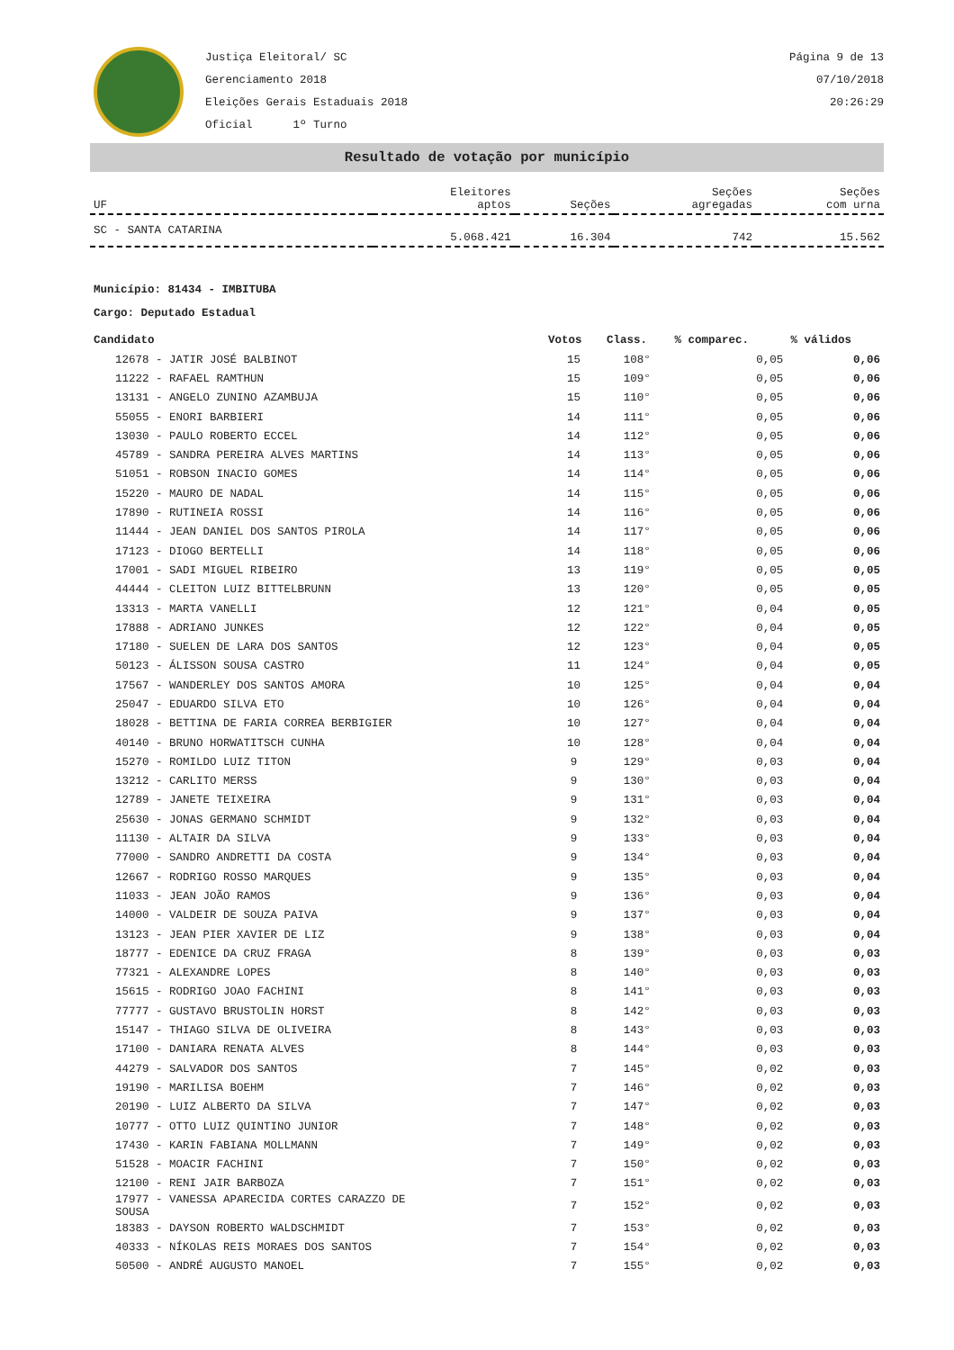Justiça Eleitoral/ SC
Gerenciamento 2018
Eleições Gerais Estaduais 2018
Oficial 1º Turno
Página 9 de 13
07/10/2018
20:26:29
Resultado de votação por município
| UF | Eleitores aptos | Seções | Seções agregadas | Seções com urna |
| --- | --- | --- | --- | --- |
| SC - SANTA CATARINA | 5.068.421 | 16.304 | 742 | 15.562 |
Município: 81434 - IMBITUBA
Cargo: Deputado Estadual
| Candidato | Votos | Class. | % comparec. | % válidos |
| --- | --- | --- | --- | --- |
| 12678 - JATIR JOSÉ BALBINOT | 15 | 108° | 0,05 | 0,06 |
| 11222 - RAFAEL RAMTHUN | 15 | 109° | 0,05 | 0,06 |
| 13131 - ANGELO ZUNINO AZAMBUJA | 15 | 110° | 0,05 | 0,06 |
| 55055 - ENORI BARBIERI | 14 | 111° | 0,05 | 0,06 |
| 13030 - PAULO ROBERTO ECCEL | 14 | 112° | 0,05 | 0,06 |
| 45789 - SANDRA PEREIRA ALVES MARTINS | 14 | 113° | 0,05 | 0,06 |
| 51051 - ROBSON INACIO GOMES | 14 | 114° | 0,05 | 0,06 |
| 15220 - MAURO DE NADAL | 14 | 115° | 0,05 | 0,06 |
| 17890 - RUTINEIA ROSSI | 14 | 116° | 0,05 | 0,06 |
| 11444 - JEAN DANIEL DOS SANTOS PIROLA | 14 | 117° | 0,05 | 0,06 |
| 17123 - DIOGO BERTELLI | 14 | 118° | 0,05 | 0,06 |
| 17001 - SADI MIGUEL RIBEIRO | 13 | 119° | 0,05 | 0,05 |
| 44444 - CLEITON LUIZ BITTELBRUNN | 13 | 120° | 0,05 | 0,05 |
| 13313 - MARTA VANELLI | 12 | 121° | 0,04 | 0,05 |
| 17888 - ADRIANO JUNKES | 12 | 122° | 0,04 | 0,05 |
| 17180 - SUELEN DE LARA DOS SANTOS | 12 | 123° | 0,04 | 0,05 |
| 50123 - ÁLISSON SOUSA CASTRO | 11 | 124° | 0,04 | 0,05 |
| 17567 - WANDERLEY DOS SANTOS AMORA | 10 | 125° | 0,04 | 0,04 |
| 25047 - EDUARDO SILVA ETO | 10 | 126° | 0,04 | 0,04 |
| 18028 - BETTINA DE FARIA CORREA BERBIGIER | 10 | 127° | 0,04 | 0,04 |
| 40140 - BRUNO HORWATITSCH CUNHA | 10 | 128° | 0,04 | 0,04 |
| 15270 - ROMILDO LUIZ TITON | 9 | 129° | 0,03 | 0,04 |
| 13212 - CARLITO MERSS | 9 | 130° | 0,03 | 0,04 |
| 12789 - JANETE TEIXEIRA | 9 | 131° | 0,03 | 0,04 |
| 25630 - JONAS GERMANO SCHMIDT | 9 | 132° | 0,03 | 0,04 |
| 11130 - ALTAIR DA SILVA | 9 | 133° | 0,03 | 0,04 |
| 77000 - SANDRO ANDRETTI DA COSTA | 9 | 134° | 0,03 | 0,04 |
| 12667 - RODRIGO ROSSO MARQUES | 9 | 135° | 0,03 | 0,04 |
| 11033 - JEAN JOÃO RAMOS | 9 | 136° | 0,03 | 0,04 |
| 14000 - VALDEIR DE SOUZA PAIVA | 9 | 137° | 0,03 | 0,04 |
| 13123 - JEAN PIER XAVIER DE LIZ | 9 | 138° | 0,03 | 0,04 |
| 18777 - EDENICE DA CRUZ FRAGA | 8 | 139° | 0,03 | 0,03 |
| 77321 - ALEXANDRE LOPES | 8 | 140° | 0,03 | 0,03 |
| 15615 - RODRIGO JOAO FACHINI | 8 | 141° | 0,03 | 0,03 |
| 77777 - GUSTAVO BRUSTOLIN HORST | 8 | 142° | 0,03 | 0,03 |
| 15147 - THIAGO SILVA DE OLIVEIRA | 8 | 143° | 0,03 | 0,03 |
| 17100 - DANIARA RENATA ALVES | 8 | 144° | 0,03 | 0,03 |
| 44279 - SALVADOR DOS SANTOS | 7 | 145° | 0,02 | 0,03 |
| 19190 - MARILISA BOEHM | 7 | 146° | 0,02 | 0,03 |
| 20190 - LUIZ ALBERTO DA SILVA | 7 | 147° | 0,02 | 0,03 |
| 10777 - OTTO LUIZ QUINTINO JUNIOR | 7 | 148° | 0,02 | 0,03 |
| 17430 - KARIN FABIANA MOLLMANN | 7 | 149° | 0,02 | 0,03 |
| 51528 - MOACIR FACHINI | 7 | 150° | 0,02 | 0,03 |
| 12100 - RENI JAIR BARBOZA | 7 | 151° | 0,02 | 0,03 |
| 17977 - VANESSA APARECIDA CORTES CARAZZO DE SOUSA | 7 | 152° | 0,02 | 0,03 |
| 18383 - DAYSON ROBERTO WALDSCHMIDT | 7 | 153° | 0,02 | 0,03 |
| 40333 - NÍKOLAS REIS MORAES DOS SANTOS | 7 | 154° | 0,02 | 0,03 |
| 50500 - ANDRÉ AUGUSTO MANOEL | 7 | 155° | 0,02 | 0,03 |